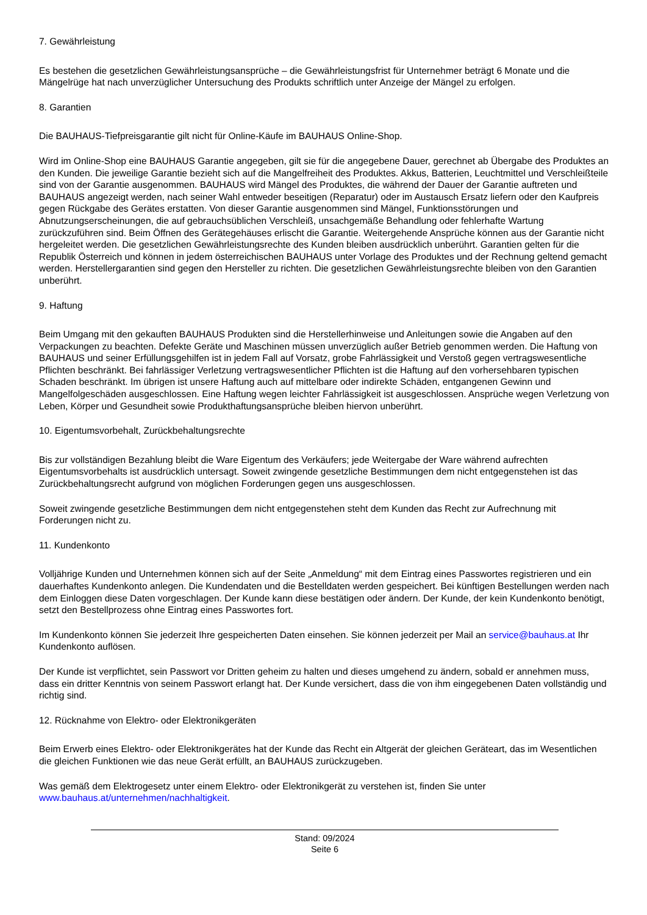7. Gewährleistung
Es bestehen die gesetzlichen Gewährleistungsansprüche – die Gewährleistungsfrist für Unternehmer beträgt 6 Monate und die Mängelrüge hat nach unverzüglicher Untersuchung des Produkts schriftlich unter Anzeige der Mängel zu erfolgen.
8. Garantien
Die BAUHAUS-Tiefpreisgarantie gilt nicht für Online-Käufe im BAUHAUS Online-Shop.
Wird im Online-Shop eine BAUHAUS Garantie angegeben, gilt sie für die angegebene Dauer, gerechnet ab Übergabe des Produktes an den Kunden. Die jeweilige Garantie bezieht sich auf die Mangelfreiheit des Produktes. Akkus, Batterien, Leuchtmittel und Verschleißteile sind von der Garantie ausgenommen. BAUHAUS wird Mängel des Produktes, die während der Dauer der Garantie auftreten und BAUHAUS angezeigt werden, nach seiner Wahl entweder beseitigen (Reparatur) oder im Austausch Ersatz liefern oder den Kaufpreis gegen Rückgabe des Gerätes erstatten. Von dieser Garantie ausgenommen sind Mängel, Funktionsstörungen und Abnutzungserscheinungen, die auf gebrauchsüblichen Verschleiß, unsachgemäße Behandlung oder fehlerhafte Wartung zurückzuführen sind. Beim Öffnen des Gerätegehäuses erlischt die Garantie. Weitergehende Ansprüche können aus der Garantie nicht hergeleitet werden. Die gesetzlichen Gewährleistungsrechte des Kunden bleiben ausdrücklich unberührt. Garantien gelten für die Republik Österreich und können in jedem österreichischen BAUHAUS unter Vorlage des Produktes und der Rechnung geltend gemacht werden. Herstellergarantien sind gegen den Hersteller zu richten. Die gesetzlichen Gewährleistungsrechte bleiben von den Garantien unberührt.
9. Haftung
Beim Umgang mit den gekauften BAUHAUS Produkten sind die Herstellerhinweise und Anleitungen sowie die Angaben auf den Verpackungen zu beachten. Defekte Geräte und Maschinen müssen unverzüglich außer Betrieb genommen werden. Die Haftung von BAUHAUS und seiner Erfüllungsgehilfen ist in jedem Fall auf Vorsatz, grobe Fahrlässigkeit und Verstoß gegen vertragswesentliche Pflichten beschränkt. Bei fahrlässiger Verletzung vertragswesentlicher Pflichten ist die Haftung auf den vorhersehbaren typischen Schaden beschränkt. Im übrigen ist unsere Haftung auch auf mittelbare oder indirekte Schäden, entgangenen Gewinn und Mangelfolgeschäden ausgeschlossen. Eine Haftung wegen leichter Fahrlässigkeit ist ausgeschlossen. Ansprüche wegen Verletzung von Leben, Körper und Gesundheit sowie Produkthaftungsansprüche bleiben hiervon unberührt.
10. Eigentumsvorbehalt, Zurückbehaltungsrechte
Bis zur vollständigen Bezahlung bleibt die Ware Eigentum des Verkäufers; jede Weitergabe der Ware während aufrechten Eigentumsvorbehalts ist ausdrücklich untersagt. Soweit zwingende gesetzliche Bestimmungen dem nicht entgegenstehen ist das Zurückbehaltungsrecht aufgrund von möglichen Forderungen gegen uns ausgeschlossen.
Soweit zwingende gesetzliche Bestimmungen dem nicht entgegenstehen steht dem Kunden das Recht zur Aufrechnung mit Forderungen nicht zu.
11. Kundenkonto
Volljährige Kunden und Unternehmen können sich auf der Seite „Anmeldung“ mit dem Eintrag eines Passwortes registrieren und ein dauerhaftes Kundenkonto anlegen. Die Kundendaten und die Bestelldaten werden gespeichert. Bei künftigen Bestellungen werden nach dem Einloggen diese Daten vorgeschlagen. Der Kunde kann diese bestätigen oder ändern. Der Kunde, der kein Kundenkonto benötigt, setzt den Bestellprozess ohne Eintrag eines Passwortes fort.
Im Kundenkonto können Sie jederzeit Ihre gespeicherten Daten einsehen. Sie können jederzeit per Mail an service@bauhaus.at Ihr Kundenkonto auflösen.
Der Kunde ist verpflichtet, sein Passwort vor Dritten geheim zu halten und dieses umgehend zu ändern, sobald er annehmen muss, dass ein dritter Kenntnis von seinem Passwort erlangt hat. Der Kunde versichert, dass die von ihm eingegebenen Daten vollständig und richtig sind.
12. Rücknahme von Elektro- oder Elektronikgeräten
Beim Erwerb eines Elektro- oder Elektronikgerätes hat der Kunde das Recht ein Altgerät der gleichen Geräteart, das im Wesentlichen die gleichen Funktionen wie das neue Gerät erfüllt, an BAUHAUS zurückzugeben.
Was gemäß dem Elektrogesetz unter einem Elektro- oder Elektronikgerät zu verstehen ist, finden Sie unter www.bauhaus.at/unternehmen/nachhaltigkeit.
Stand: 09/2024
Seite 6